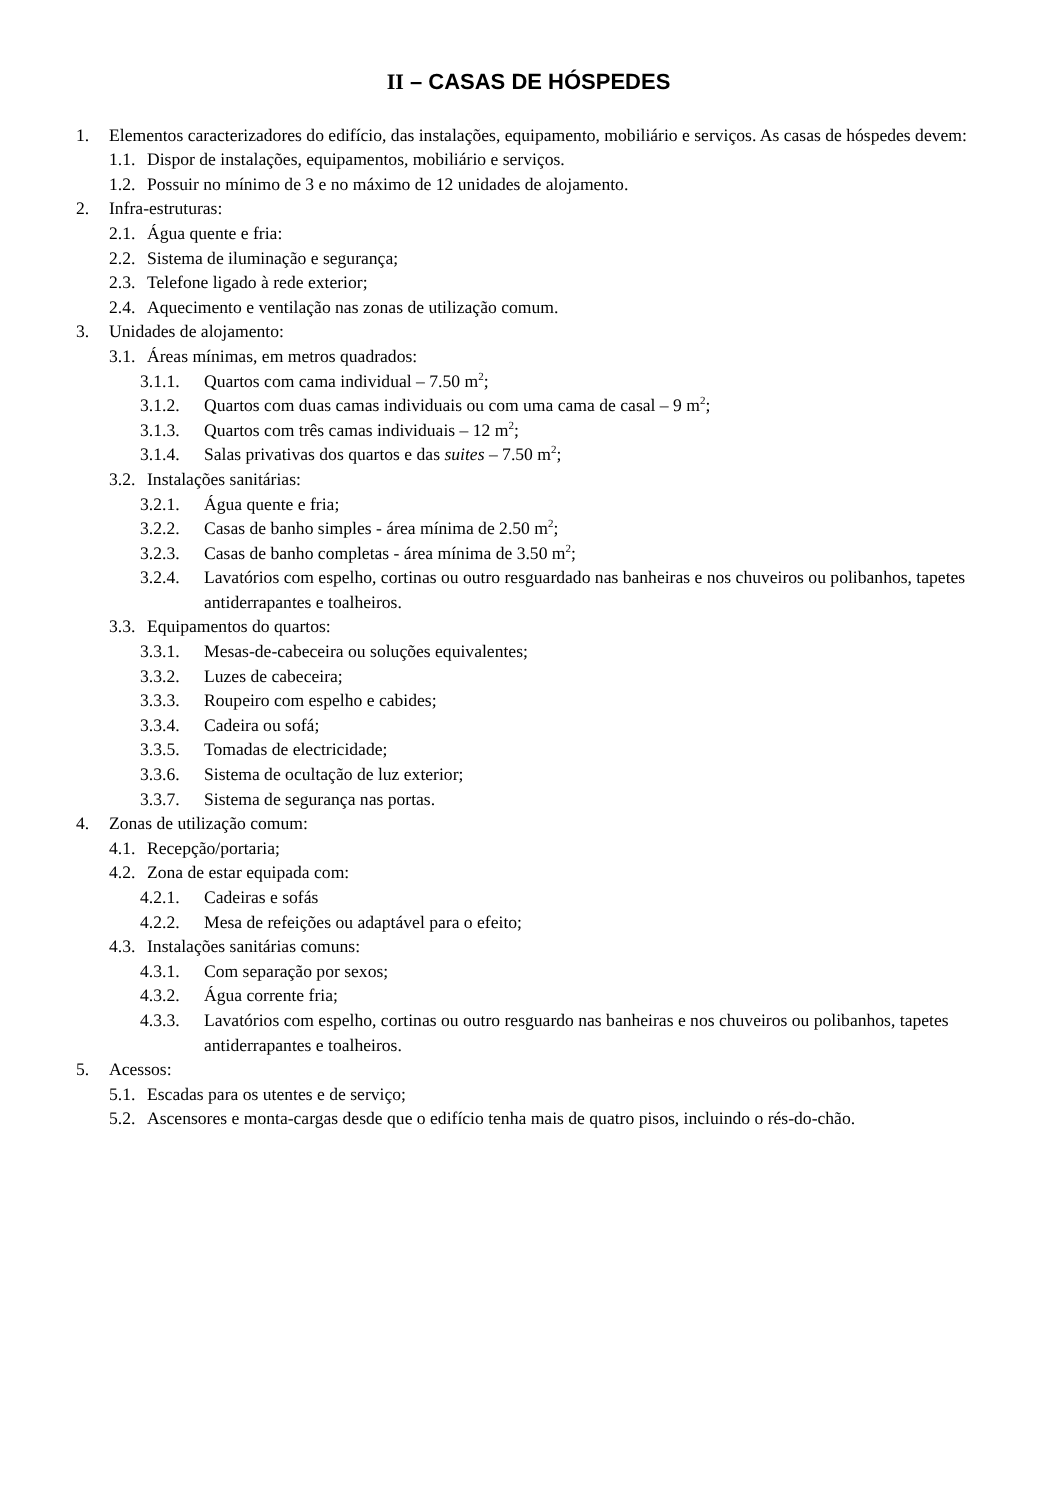II – CASAS DE HÓSPEDES
1. Elementos caracterizadores do edifício, das instalações, equipamento, mobiliário e serviços. As casas de hóspedes devem:
1.1. Dispor de instalações, equipamentos, mobiliário e serviços.
1.2. Possuir no mínimo de 3 e no máximo de 12 unidades de alojamento.
2. Infra-estruturas:
2.1. Água quente e fria:
2.2. Sistema de iluminação e segurança;
2.3. Telefone ligado à rede exterior;
2.4. Aquecimento e ventilação nas zonas de utilização comum.
3. Unidades de alojamento:
3.1. Áreas mínimas, em metros quadrados:
3.1.1. Quartos com cama individual – 7.50 m<sup>2</sup>;
3.1.2. Quartos com duas camas individuais ou com uma cama de casal – 9 m<sup>2</sup>;
3.1.3. Quartos com três camas individuais – 12 m<sup>2</sup>;
3.1.4. Salas privativas dos quartos e das suites – 7.50 m<sup>2</sup>;
3.2. Instalações sanitárias:
3.2.1. Água quente e fria;
3.2.2. Casas de banho simples - área mínima de 2.50 m<sup>2</sup>;
3.2.3. Casas de banho completas - área mínima de 3.50 m<sup>2</sup>;
3.2.4. Lavatórios com espelho, cortinas ou outro resguardado nas banheiras e nos chuveiros ou polibanhos, tapetes antiderrapantes e toalheiros.
3.3. Equipamentos do quartos:
3.3.1. Mesas-de-cabeceira ou soluções equivalentes;
3.3.2. Luzes de cabeceira;
3.3.3. Roupeiro com espelho e cabides;
3.3.4. Cadeira ou sofá;
3.3.5. Tomadas de electricidade;
3.3.6. Sistema de ocultação de luz exterior;
3.3.7. Sistema de segurança nas portas.
4. Zonas de utilização comum:
4.1. Recepção/portaria;
4.2. Zona de estar equipada com:
4.2.1. Cadeiras e sofás
4.2.2. Mesa de refeições ou adaptável para o efeito;
4.3. Instalações sanitárias comuns:
4.3.1. Com separação por sexos;
4.3.2. Água corrente fria;
4.3.3. Lavatórios com espelho, cortinas ou outro resguardo nas banheiras e nos chuveiros ou polibanhos, tapetes antiderrapantes e toalheiros.
5. Acessos:
5.1. Escadas para os utentes e de serviço;
5.2. Ascensores e monta-cargas desde que o edifício tenha mais de quatro pisos, incluindo o rés-do-chão.